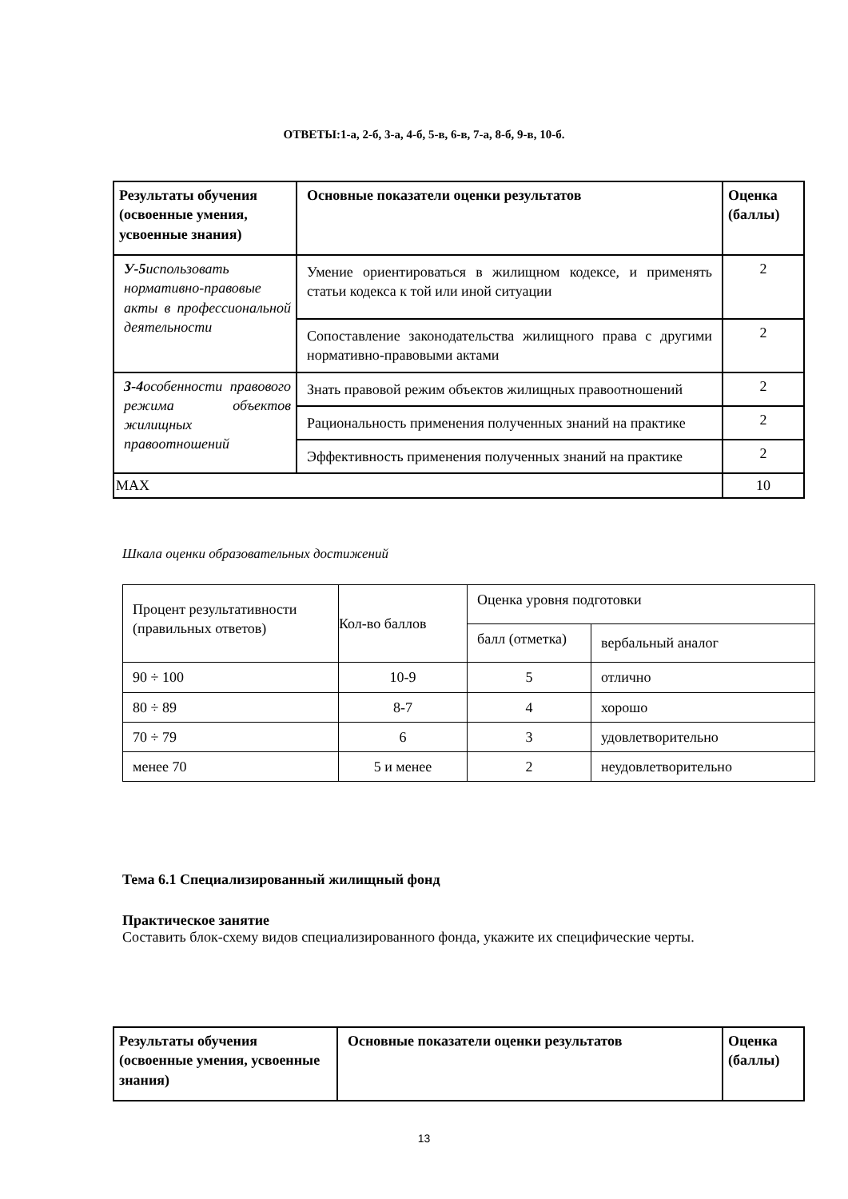ОТВЕТЫ:1-а, 2-б, 3-а, 4-б, 5-в, 6-в, 7-а, 8-б, 9-в, 10-б.
| Результаты обучения (освоенные умения, усвоенные знания) | Основные показатели оценки результатов | Оценка (баллы) |
| --- | --- | --- |
| У-5 использовать нормативно-правовые акты в профессиональной деятельности | Умение ориентироваться в жилищном кодексе, и применять статьи кодекса к той или иной ситуации | 2 |
| | Сопоставление законодательства жилищного права с другими нормативно-правовыми актами | 2 |
| З-4 особенности правового режима объектов жилищных правоотношений | Знать правовой режим объектов жилищных правоотношений | 2 |
| | Рациональность применения полученных знаний на практике | 2 |
| | Эффективность применения полученных знаний на практике | 2 |
| MAX | | 10 |
Шкала оценки образовательных достижений
| Процент результативности (правильных ответов) | Кол-во баллов | Оценка уровня подготовки | |
| | | балл (отметка) | вербальный аналог |
| 90 ÷ 100 | 10-9 | 5 | отлично |
| 80 ÷ 89 | 8-7 | 4 | хорошо |
| 70 ÷ 79 | 6 | 3 | удовлетворительно |
| менее 70 | 5 и менее | 2 | неудовлетворительно |
Тема 6.1 Специализированный жилищный фонд
Практическое занятие
Составить блок-схему видов специализированного фонда, укажите их специфические черты.
| Результаты обучения (освоенные умения, усвоенные знания) | Основные показатели оценки результатов | Оценка (баллы) |
| --- | --- | --- |
13